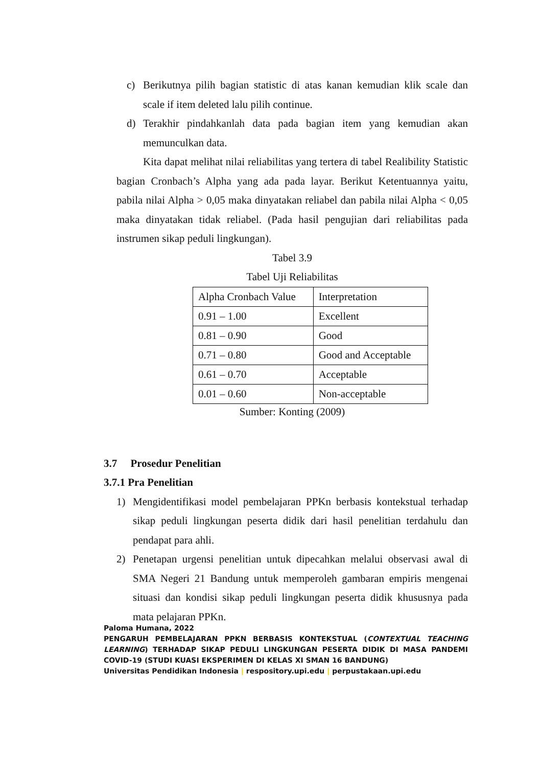c) Berikutnya pilih bagian statistic di atas kanan kemudian klik scale dan scale if item deleted lalu pilih continue.
d) Terakhir pindahkanlah data pada bagian item yang kemudian akan memunculkan data.
Kita dapat melihat nilai reliabilitas yang tertera di tabel Realibility Statistic bagian Cronbach’s Alpha yang ada pada layar. Berikut Ketentuannya yaitu, pabila nilai Alpha > 0,05 maka dinyatakan reliabel dan pabila nilai Alpha < 0,05 maka dinyatakan tidak reliabel. (Pada hasil pengujian dari reliabilitas pada instrumen sikap peduli lingkungan).
Tabel 3.9
Tabel Uji Reliabilitas
| Alpha Cronbach Value | Interpretation |
| 0.91 – 1.00 | Excellent |
| 0.81 – 0.90 | Good |
| 0.71 – 0.80 | Good and Acceptable |
| 0.61 – 0.70 | Acceptable |
| 0.01 – 0.60 | Non-acceptable |
Sumber: Konting (2009)
3.7 Prosedur Penelitian
3.7.1 Pra Penelitian
1) Mengidentifikasi model pembelajaran PPKn berbasis kontekstual terhadap sikap peduli lingkungan peserta didik dari hasil penelitian terdahulu dan pendapat para ahli.
2) Penetapan urgensi penelitian untuk dipecahkan melalui observasi awal di SMA Negeri 21 Bandung untuk memperoleh gambaran empiris mengenai situasi dan kondisi sikap peduli lingkungan peserta didik khususnya pada mata pelajaran PPKn.
Paloma Humana, 2022
PENGARUH PEMBELAJARAN PPKN BERBASIS KONTEKSTUAL (CONTEXTUAL TEACHING LEARNING) TERHADAP SIKAP PEDULI LINGKUNGAN PESERTA DIDIK DI MASA PANDEMI COVID-19 (STUDI KUASI EKSPERIMEN DI KELAS XI SMAN 16 BANDUNG)
Universitas Pendidikan Indonesia | respository.upi.edu | perpustakaan.upi.edu